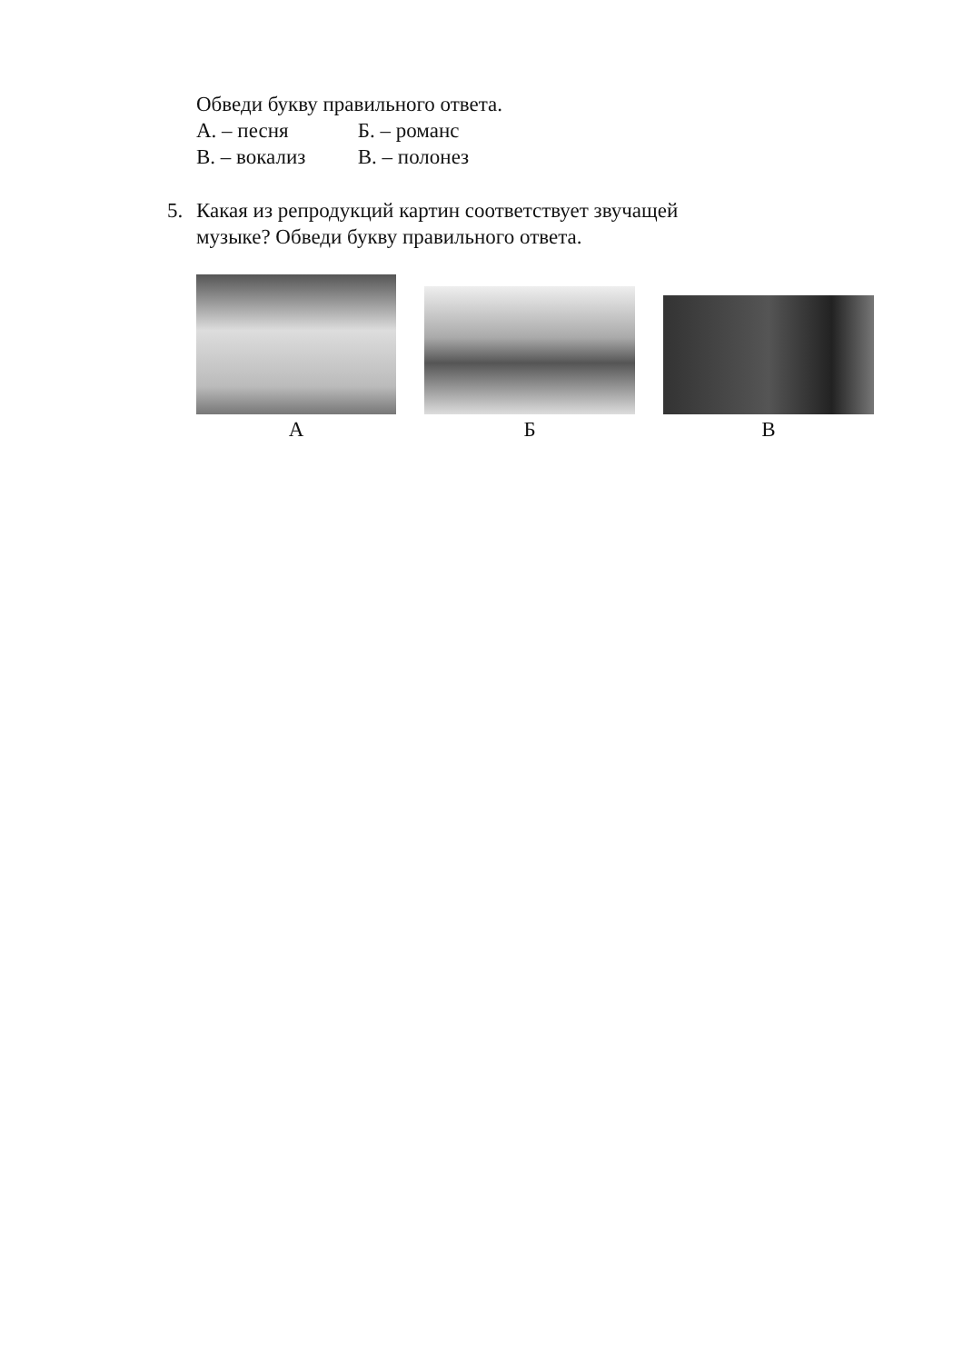Обведи букву правильного ответа.
А. – песня Б. – романс
В. – вокализ В. – полонез
5. Какая из репродукций картин соответствует звучащей
музыке? Обведи букву правильного ответа.
А
Б
В